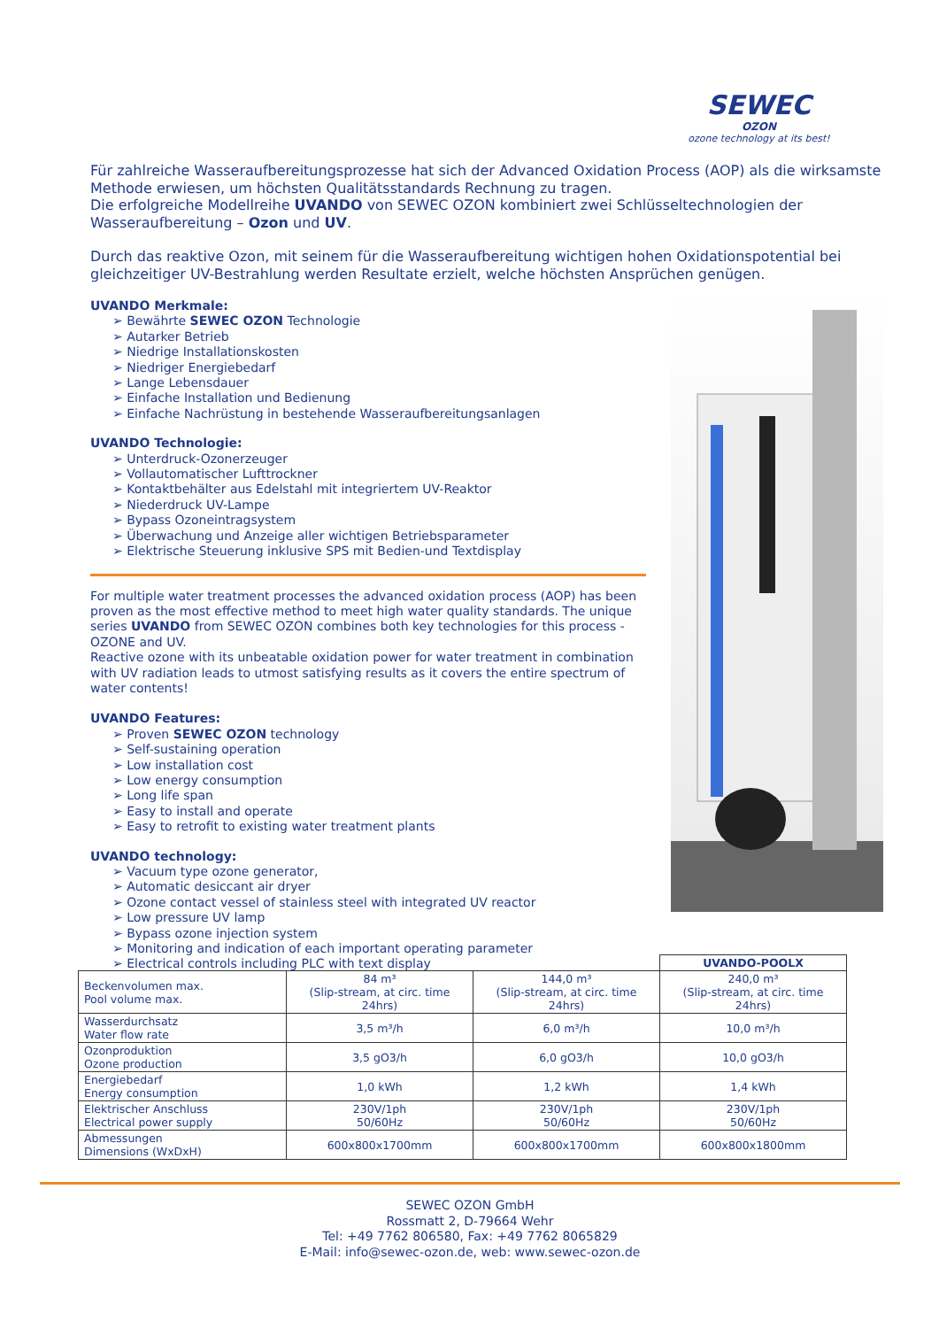SEWEC
OZON
ozone technology at its best!
Für zahlreiche Wasseraufbereitungsprozesse hat sich der Advanced Oxidation Process (AOP) als die wirksamste Methode erwiesen, um höchsten Qualitätsstandards Rechnung zu tragen.
Die erfolgreiche Modellreihe UVANDO von SEWEC OZON kombiniert zwei Schlüsseltechnologien der Wasseraufbereitung – Ozon und UV.
Durch das reaktive Ozon, mit seinem für die Wasseraufbereitung wichtigen hohen Oxidationspotential bei gleichzeitiger UV-Bestrahlung werden Resultate erzielt, welche höchsten Ansprüchen genügen.
UVANDO Merkmale:
➢ Bewährte SEWEC OZON Technologie
➢ Autarker Betrieb
➢ Niedrige Installationskosten
➢ Niedriger Energiebedarf
➢ Lange Lebensdauer
➢ Einfache Installation und Bedienung
➢ Einfache Nachrüstung in bestehende Wasseraufbereitungsanlagen
UVANDO Technologie:
➢ Unterdruck-Ozonerzeuger
➢ Vollautomatischer Lufttrockner
➢ Kontaktbehälter aus Edelstahl mit integriertem UV-Reaktor
➢ Niederdruck UV-Lampe
➢ Bypass Ozoneintragsystem
➢ Überwachung und Anzeige aller wichtigen Betriebsparameter
➢ Elektrische Steuerung inklusive SPS mit Bedien-und Textdisplay
For multiple water treatment processes the advanced oxidation process (AOP) has been proven as the most effective method to meet high water quality standards. The unique series UVANDO from SEWEC OZON combines both key technologies for this process - OZONE and UV.
Reactive ozone with its unbeatable oxidation power for water treatment in combination with UV radiation leads to utmost satisfying results as it covers the entire spectrum of water contents!
UVANDO Features:
➢ Proven SEWEC OZON technology
➢ Self-sustaining operation
➢ Low installation cost
➢ Low energy consumption
➢ Long life span
➢ Easy to install and operate
➢ Easy to retrofit to existing water treatment plants
UVANDO technology:
➢ Vacuum type ozone generator,
➢ Automatic desiccant air dryer
➢ Ozone contact vessel of stainless steel with integrated UV reactor
➢ Low pressure UV lamp
➢ Bypass ozone injection system
➢ Monitoring and indication of each important operating parameter
➢ Electrical controls including PLC with text display
| | | | UVANDO-POOLX |
| Beckenvolumen max. Pool volume max. | 84 m³ (Slip-stream, at circ. time 24hrs) | 144,0 m³ (Slip-stream, at circ. time 24hrs) | 240,0 m³ (Slip-stream, at circ. time 24hrs) |
| Wasserdurchsatz Water flow rate | 3,5 m³/h | 6,0 m³/h | 10,0 m³/h |
| Ozonproduktion Ozone production | 3,5 gO3/h | 6,0 gO3/h | 10,0 gO3/h |
| Energiebedarf Energy consumption | 1,0 kWh | 1,2 kWh | 1,4 kWh |
| Elektrischer Anschluss Electrical power supply | 230V/1ph 50/60Hz | 230V/1ph 50/60Hz | 230V/1ph 50/60Hz |
| Abmessungen Dimensions (WxDxH) | 600x800x1700mm | 600x800x1700mm | 600x800x1800mm |
SEWEC OZON GmbH
Rossmatt 2, D-79664 Wehr
Tel: +49 7762 806580, Fax: +49 7762 8065829
E-Mail: info@sewec-ozon.de, web: www.sewec-ozon.de